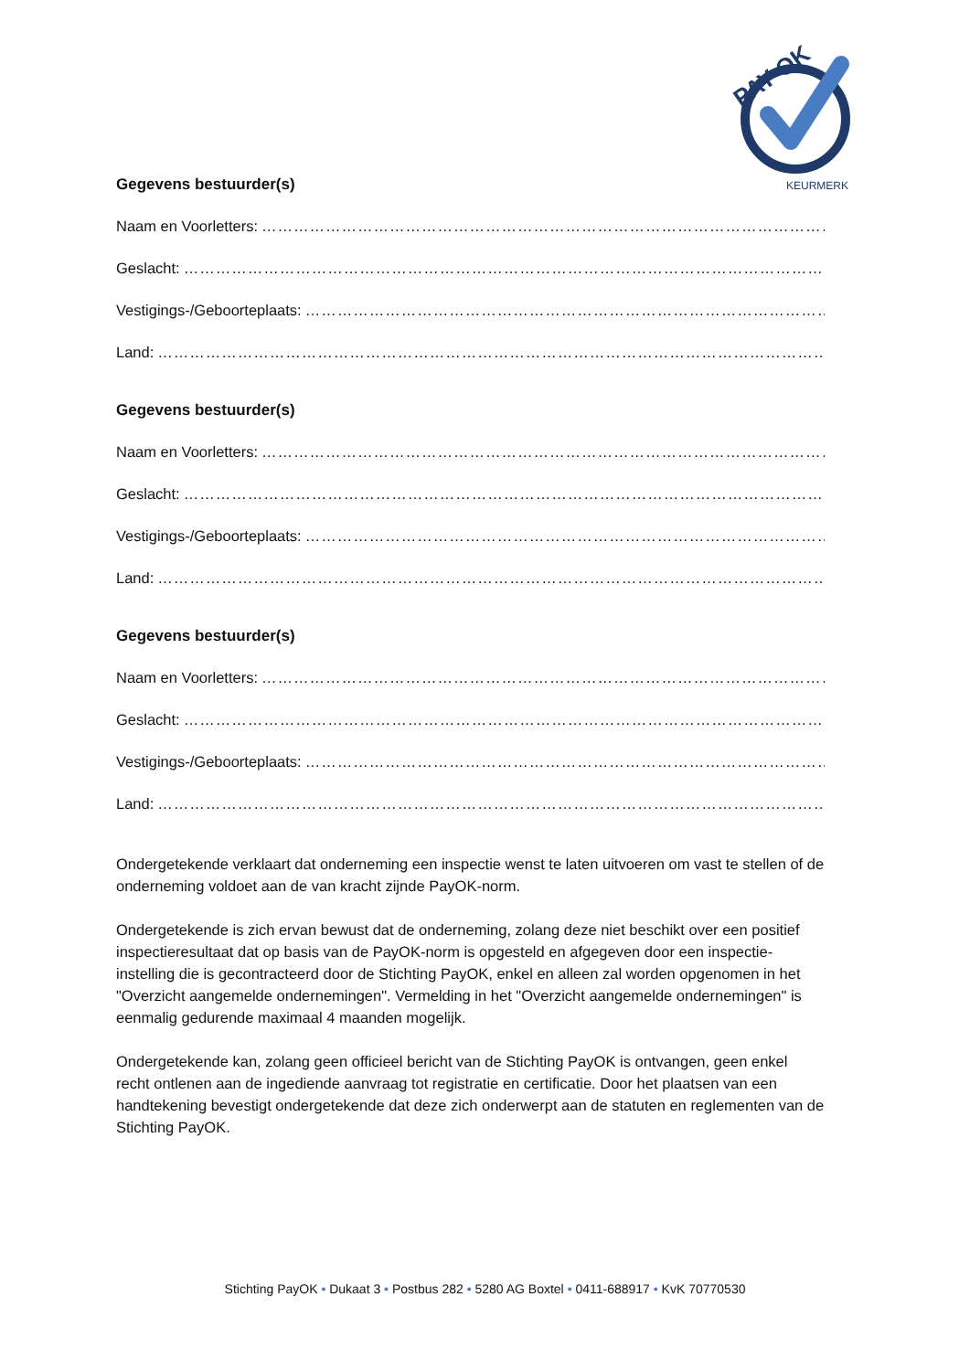PAY OK
KEURMERK
Gegevens bestuurder(s)
Naam en Voorletters: ……………………………………………………………………………………………………………
Geslacht: …………………………………………………………………………………………………………………………
Vestigings-/Geboorteplaats: ……………………………………………………………………………………………………
Land: ………………………………………………………………………………………………………………………………
Gegevens bestuurder(s)
Naam en Voorletters: ……………………………………………………………………………………………………………
Geslacht: …………………………………………………………………………………………………………………………
Vestigings-/Geboorteplaats: ……………………………………………………………………………………………………
Land: ………………………………………………………………………………………………………………………………
Gegevens bestuurder(s)
Naam en Voorletters: ……………………………………………………………………………………………………………
Geslacht: …………………………………………………………………………………………………………………………
Vestigings-/Geboorteplaats: ……………………………………………………………………………………………………
Land: ………………………………………………………………………………………………………………………………
Ondergetekende verklaart dat onderneming een inspectie wenst te laten uitvoeren om vast te stellen of de onderneming voldoet aan de van kracht zijnde PayOK-norm.
Ondergetekende is zich ervan bewust dat de onderneming, zolang deze niet beschikt over een positief inspectieresultaat dat op basis van de PayOK-norm is opgesteld en afgegeven door een inspectie-instelling die is gecontracteerd door de Stichting PayOK, enkel en alleen zal worden opgenomen in het "Overzicht aangemelde ondernemingen". Vermelding in het "Overzicht aangemelde ondernemingen" is eenmalig gedurende maximaal 4 maanden mogelijk.
Ondergetekende kan, zolang geen officieel bericht van de Stichting PayOK is ontvangen, geen enkel recht ontlenen aan de ingediende aanvraag tot registratie en certificatie. Door het plaatsen van een handtekening bevestigt ondergetekende dat deze zich onderwerpt aan de statuten en reglementen van de Stichting PayOK.
Stichting PayOK • Dukaat 3 • Postbus 282 • 5280 AG Boxtel • 0411-688917 • KvK 70770530